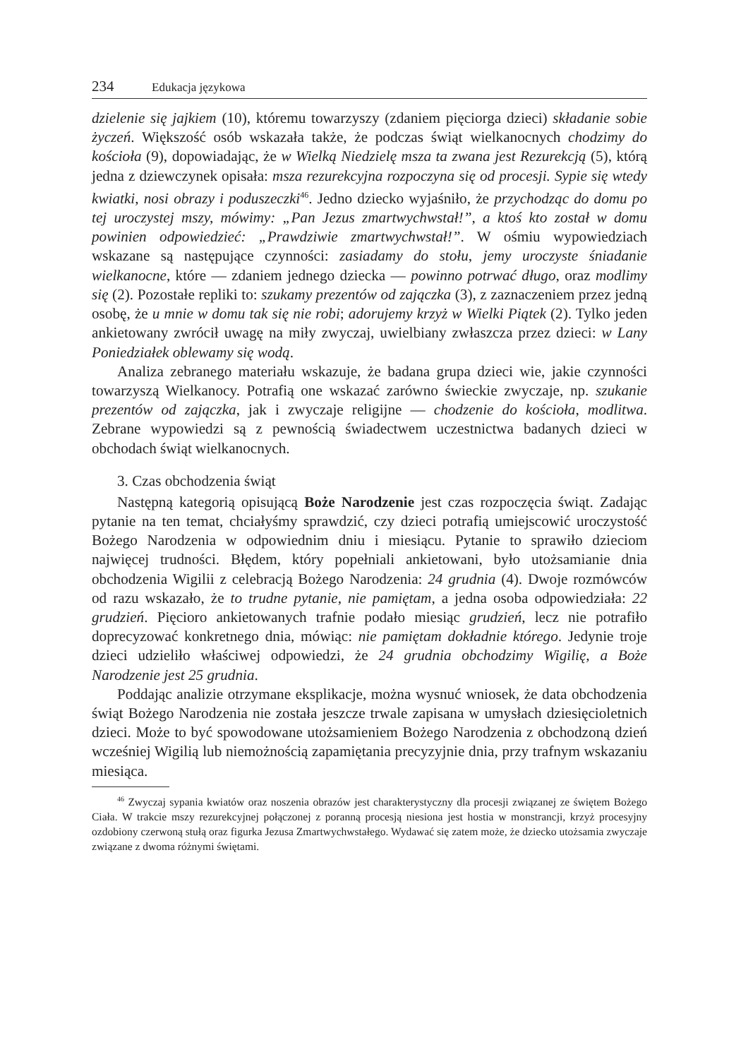234 Edukacja językowa
dzielenie się jajkiem (10), któremu towarzyszy (zdaniem pięciorga dzieci) składanie sobie życzeń. Większość osób wskazała także, że podczas świąt wielkanocnych chodzimy do kościoła (9), dopowiadając, że w Wielką Niedzielę msza ta zwana jest Rezurekcją (5), którą jedna z dziewczynek opisała: msza rezurekcyjna rozpoczyna się od procesji. Sypie się wtedy kwiatki, nosi obrazy i poduszeczki<sup>46</sup>. Jedno dziecko wyjaśniło, że przychodząc do domu po tej uroczystej mszy, mówimy: „Pan Jezus zmartwychwstał!”, a ktoś kto został w domu powinien odpowiedzieć: „Prawdziwie zmartwychwstał!”. W ośmiu wypowiedziach wskazane są następujące czynności: zasiadamy do stołu, jemy uroczyste śniadanie wielkanocne, które — zdaniem jednego dziecka — powinno potrwać długo, oraz modlimy się (2). Pozostałe repliki to: szukamy prezentów od zajączka (3), z zaznaczeniem przez jedną osobę, że u mnie w domu tak się nie robi; adorujemy krzyż w Wielki Piątek (2). Tylko jeden ankietowany zwrócił uwagę na miły zwyczaj, uwielbiany zwłaszcza przez dzieci: w Lany Poniedziałek oblewamy się wodą.
Analiza zebranego materiału wskazuje, że badana grupa dzieci wie, jakie czynności towarzyszą Wielkanocy. Potrafią one wskazać zarówno świeckie zwyczaje, np. szukanie prezentów od zajączka, jak i zwyczaje religijne — chodzenie do kościoła, modlitwa. Zebrane wypowiedzi są z pewnością świadectwem uczestnictwa badanych dzieci w obchodach świąt wielkanocnych.
3. Czas obchodzenia świąt
Następną kategorią opisującą Boże Narodzenie jest czas rozpoczęcia świąt. Zadając pytanie na ten temat, chciałyśmy sprawdzić, czy dzieci potrafią umiejscowić uroczystość Bożego Narodzenia w odpowiednim dniu i miesiącu. Pytanie to sprawiło dzieciom najwięcej trudności. Błędem, który popełniali ankietowani, było utożsamianie dnia obchodzenia Wigilii z celebracją Bożego Narodzenia: 24 grudnia (4). Dwoje rozmówców od razu wskazało, że to trudne pytanie, nie pamiętam, a jedna osoba odpowiedziała: 22 grudzień. Pięcioro ankietowanych trafnie podało miesiąc grudzień, lecz nie potrafiło doprecyzować konkretnego dnia, mówiąc: nie pamiętam dokładnie którego. Jedynie troje dzieci udzieliło właściwej odpowiedzi, że 24 grudnia obchodzimy Wigilię, a Boże Narodzenie jest 25 grudnia.
Poddając analizie otrzymane eksplikacje, można wysnuć wniosek, że data obchodzenia świąt Bożego Narodzenia nie została jeszcze trwale zapisana w umysłach dziesięcioletnich dzieci. Może to być spowodowane utożsamieniem Bożego Narodzenia z obchodzoną dzień wcześniej Wigilią lub niemożnością zapamiętania precyzyjnie dnia, przy trafnym wskazaniu miesiąca.
<sup>46</sup> Zwyczaj sypania kwiatów oraz noszenia obrazów jest charakterystyczny dla procesji związanej ze świętem Bożego Ciała. W trakcie mszy rezurekcyjnej połączonej z poranną procesją niesiona jest hostia w monstrancji, krzyż procesyjny ozdobiony czerwoną stułą oraz figurka Jezusa Zmartwychwstałego. Wydawać się zatem może, że dziecko utożsamia zwyczaje związane z dwoma różnymi świętami.